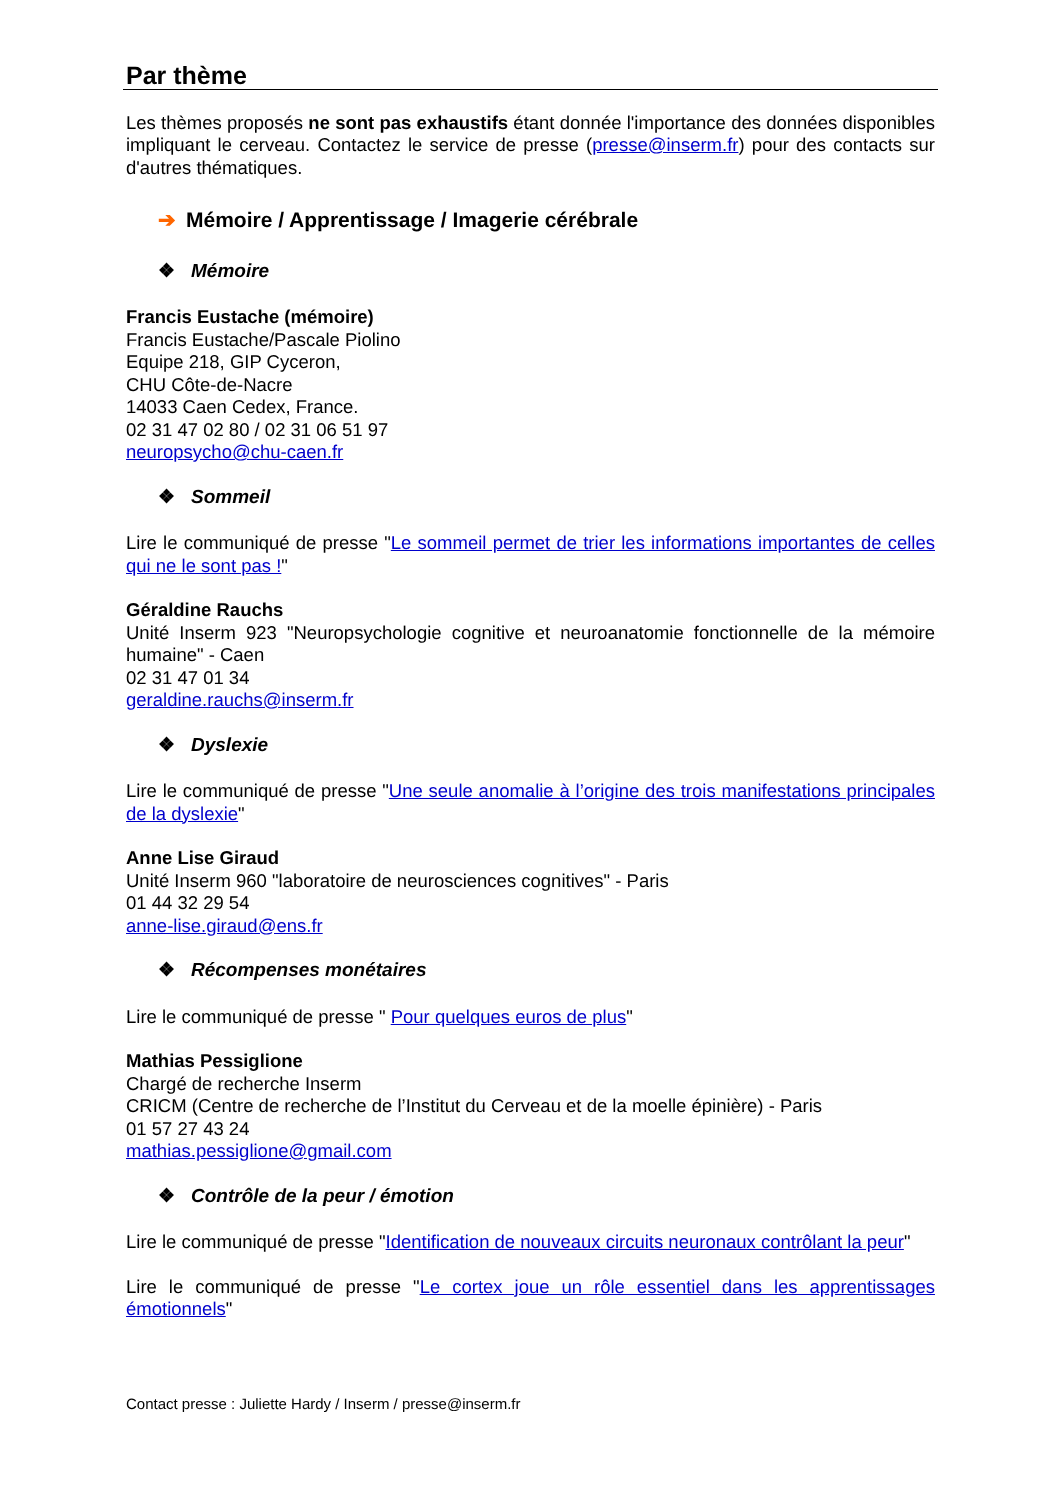Par thème
Les thèmes proposés ne sont pas exhaustifs étant donnée l'importance des données disponibles impliquant le cerveau. Contactez le service de presse (presse@inserm.fr) pour des contacts sur d'autres thématiques.
➔ Mémoire / Apprentissage / Imagerie cérébrale
❖ Mémoire
Francis Eustache (mémoire)
Francis Eustache/Pascale Piolino
Equipe 218, GIP Cyceron,
CHU Côte-de-Nacre
14033 Caen Cedex, France.
02 31 47 02 80 / 02 31 06 51 97
neuropsycho@chu-caen.fr
❖ Sommeil
Lire le communiqué de presse "Le sommeil permet de trier les informations importantes de celles qui ne le sont pas !"
Géraldine Rauchs
Unité Inserm 923 "Neuropsychologie cognitive et neuroanatomie fonctionnelle de la mémoire humaine" - Caen
02 31 47 01 34
geraldine.rauchs@inserm.fr
❖ Dyslexie
Lire le communiqué de presse "Une seule anomalie à l’origine des trois manifestations principales de la dyslexie"
Anne Lise Giraud
Unité Inserm 960 "laboratoire de neurosciences cognitives" - Paris
01 44 32 29 54
anne-lise.giraud@ens.fr
❖ Récompenses monétaires
Lire le communiqué de presse " Pour quelques euros de plus"
Mathias Pessiglione
Chargé de recherche Inserm
CRICM (Centre de recherche de l’Institut du Cerveau et de la moelle épinière) - Paris
01 57 27 43 24
mathias.pessiglione@gmail.com
❖ Contrôle de la peur / émotion
Lire le communiqué de presse "Identification de nouveaux circuits neuronaux contrôlant la peur"
Lire le communiqué de presse "Le cortex joue un rôle essentiel dans les apprentissages émotionnels"
Contact presse : Juliette Hardy / Inserm / presse@inserm.fr